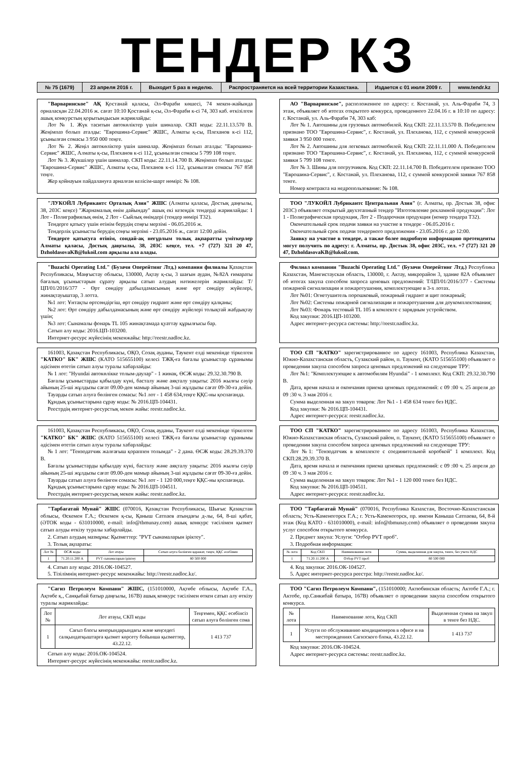ТЕНДЕР КЗ
№ 75 (1679) 23 апреля 2016 г. Выходит 5 раз в неделю. Распространяется на всей территории Казахстана.
Издается с 01 июля 2009 г. www.tendr.kz
"Варваринское" АҚ Қостанай қаласы, Әл-Фараби көшесі, 74 мекен-жайында орналасқан 22.04.2016 ж. сағат 10:10 Қостанай қ-сы, Әл-Фараби к-сі 74, 303 каб. өткізілген ашық конкурстың қорытындысын жариялайды:
Лот № 1. Жүк таситын автокөліктер үшін шиналар. СКП коды: 22.11.13.570 В. Жеңімпаз болып аталды: "Еврошина-Сервис" ЖШС, Алматы қ-сы, Плеханов к-сі 112, ұсынылған сомасы 3 950 000 теңге.
Лот № 2. Жеңіл автокөліктер үшін шиналар. Жеңімпаз болып аталды: "Еврошина-Сервис" ЖШС, Алматы қ-сы, Плеханов к-сі 112, ұсынылған сомасы 5 799 108 теңге.
Лот № 3. Жүкшілер үшін шиналар. СКП коды: 22.11.14.700 В. Жеңімпаз болып аталды: "Еврошина-Сервис" ЖШС, Алматы қ-сы, Плеханов к-сі 112, ұсынылған сомасы 767 858 теңге.
Жер қойнауын пайдалануға арналған келісім-шарт нөмірі: № 108.
АО "Варваринское", расположенное по адресу: г. Костанай, ул. Аль-Фараби 74, 3 этаж, объявляет об итогах открытого конкурса, проведенного 22.04.16 г. в 10:10 по адресу: г. Костанай, ул. Аль-Фараби 74, 303 каб:
Лот № 1. Автошины для грузовых автомобилей. Код СКП: 22.11.13.570 В. Победителем признано ТОО "Еврошина-Сервис", г. Костанай, ул. Плеханова, 112, с суммой конкурсной заявки 3 950 000 тенге.
Лот № 2. Автошины для легковых автомобилей. Код СКП: 22.11.11.000 А. Победителем признано ТОО "Еврошина-Сервис", г. Костанай, ул. Плеханова, 112, с суммой конкурсной заявки 5 799 108 тенге.
Лот № 3. Шины для погрузчиков. Код СКП: 22.11.14.700 В. Победителем признано ТОО "Еврошина-Сервис", г. Костанай, ул. Плеханова, 112, с суммой конкурсной заявки 767 858 тенге.
Номер контракта на недропользование: № 108.
"ЛУКОЙЛ Лубрикантс Орталық Азия" ЖШС (Алматы қаласы, Достық даңғылы, 38, 203С кеңсе) "Жарнамалық өнім дайындау" ашық екі кезеңдік тендерді жариялайды: 1 Лот - Полиграфиялық өнім, 2 Лот - Сыйлық өнімдері (тендер нөмірі Т32).
Тендерге қатысу үшін өтінім берудің соңғы мерзімі - 06.05.2016 ж.
Тендерлік ұсынысты берудің соңғы мерзімі - 23.05.2016 ж., сағат 12:00 дейін.
Тендерге қатысуға өтінім, сондай-ақ неғұрлым толық ақпаратты үміткерлер Алматы қаласы, Достық даңғылы, 38, 203С кеңсе, тел. +7 (727) 321 20 47, DzholdasovaKB@lukoil.com арқылы ала алады.
ТОО "ЛУКОЙЛ Лубрикантс Центральная Азия" (г. Алматы, пр. Достык 38, офис 203С) объявляет открытый двухэтапный тендер "Изготовление рекламной продукции": Лот 1 - Полиграфическая продукция, Лот 2 - Подарочная продукция (номер тендера Т32).
Окончательный срок подачи заявки на участие в тендере - 06.05.2016 г.
Окончательный срок подачи тендерного предложения - 23.05.2016 г. до 12:00.
Заявку на участие в тендере, а также более подробную информацию претенденты могут получить по адресу: г. Алматы, пр. Достык 38, офис 203С, тел. +7 (727) 321 20 47, DzholdasovaKB@lukoil.com.
"Buzachi Operating Ltd." (Бузачи Оперейтинг Лтд.) компания филиалы Қазақстан Республикасы, Маңғыстау облысы, 130000, Ақтау қ-сы, 3 шағын аудан, №82А ғимараты бағалық ұсыныстарын сұрату арқылы сатып алудың нәтижелерін жариялайды: Т/ЦП/01/2016/377 - Өрт сөндіру дабылдамасының және өрт сөндіру жүйелері, жинақтауыштар, 3 лотта.
№1 лот: Ұнтақты өртсөндіргіш, өрт сөндіру гидрант және өрт сөндіру қалқаны;
№2 лот: Өрт сөндіру дабылдамасының және өрт сөндіру жүйелері толықтай жабдықтау үшін;
№3 лот: Сынамалы фонарь TL 105 жинақтамада қуаттау құрылғысы бар.
Сатып алу коды: 2016.ЦП-103200.
Интернет-ресурс жүйесінің мекенжайы: http://reestr.nadloc.kz.
Филиал компании "Buzachi Operating Ltd." (Бузачи Оперейтинг Лтд.) Республика Казахстан, Мангистауская область, 130000, г. Актау, микрорайон 3, здание 82А объявляет об итогах закупа способом запроса ценовых предложений: Т/ЦП/01/2016/377 - Системы пожарной сигнализации и пожаротушения, комплектующие в 3-х лотах.
Лот №01: Огнетушитель порошковый, пожарный гидрант и щит пожарный;
Лот №02: Системы пожарной сигнализации и пожаротушения для доукомплектования;
Лот №03: Фонарь тестовый TL 105 в комлекте с зарядным устройством.
Код закупки: 2016.ЦП-103200.
Адрес интернет-ресурса системы: http://reestr.nadloc.kz.
161003, Қазақстан Республикасы, ОҚО, Созақ ауданы, Таукент елді мекенінде тіркелген "КАТКО" БК" ЖШС (КАТО 515655100) келесі ТЖҚ-ға бағалы ұсыныстар сұранымы әдісімен өтетін сатып алуы туралы хабарлайды:
№ 1 лот: "Hyundai автокөлікке толым-даулар" - 1 жинақ. ӨСЖ коды: 29.32.30.790 В.
Бағалы ұсыныстарды қабылдау күні, басталу және аяқталу уақыты: 2016 жылғы сәуір айының 25-ші жұлдызы сағат 09.00-ден мамыр айының 3-ші жұлдызы сағат 09-30-ға дейін.
Тауарды сатып алуға бөлінген сомасы: №1 лот - 1 458 634,теңге ҚҚС-ны қоспағанда.
Құндық ұсыныстарына сұрау коды: № 2016.ЦП-104431.
Реестрдің интернет-ресурстық мекен жайы: reestr.nadloc.kz.
ТОО СП "КАТКО" зарегистрированное по адресу 161003, Республика Казахстан, Южно-Казахстанская область, Сузакский район, п. Таукент, (КАТО 515655100) объявляет о проведении закупа способом запроса ценовых предложений на следующие ТРУ:
Лот №1: "Комплектующие к автомобилям Hyundai" - 1 комплект. Код СКП: 29.32.30.790 В.
Дата, время начала и окончания приема ценовых предложений: с 09 :00 ч. 25 апреля до 09 :30 ч. 3 мая 2016 г.
Сумма выделенная на закуп товаров: Лот №1 - 1 458 634 тенге без НДС.
Код закупки: № 2016.ЦП-104431.
Адрес интернет-ресурса: reestr.nadloc.kz.
161003, Қазақстан Республикасы, ОҚО, Созақ ауданы, Таукент елді мекенінде тіркелген "КАТКО" БК" ЖШС (КАТО 515655100) келесі ТЖҚ-ға бағалы ұсыныстар сұранымы әдісімен өтетін сатып алуы туралы хабарлайды:
№ 1 лот: "Тензодатчик жалғағыш қораппен толымда" - 2 дана. ӨСЖ коды: 28.29.39.370 В.
Бағалы ұсыныстарды қабылдау күні, басталу және аяқталу уақыты: 2016 жылғы сәуір айының 25-ші жұлдызы сағат 09.00-ден мамыр айының 3-ші жұлдызы сағат 09-30-ға дейін.
Тауарды сатып алуға бөлінген сомасы: №1 лот - 1 120 000,теңге ҚҚС-ны қоспағанда.
Құндық ұсыныстарына сұрау коды: № 2016.ЦП-104511.
Реестрдің интернет-ресурстық мекен жайы: reestr.nadloc.kz.
ТОО СП "КАТКО" зарегистрированное по адресу 161003, Республика Казахстан, Южно-Казахстанская область, Сузакский район, п. Таукент, (КАТО 515655100) объявляет о проведении закупа способом запроса ценовых предложений на следующие ТРУ:
Лот №1: "Тензодатчик в комплекте с соединительной коробкой" 1 комплект. Код СКП:28.29.39.370 В.
Дата, время начала и окончания приема ценовых предложений: с 09 :00 ч. 25 апреля до 09 :30 ч. 3 мая 2016 г.
Сумма выделенная на закуп товаров: Лот №1 - 1 120 000 тенге без НДС.
Код закупки: № 2016.ЦП-104511.
Адрес интернет-ресурса: reestr.nadloc.kz.
"Тарбағатай Мунай" ЖШС (070016, Қазақстан Республикасы, Шығыс Қазақстан облысы, Өскемен Г.А.; Өскемен қ-сы, Қаныш Сатпаев атындағы д-лы, 64, 8-ші қабат, (ӘТОК коды - 631010000, e-mail: info@tbmunay.com) ашық конкурс тәсілімен қызмет сатып алуды өткізу туралы хабарлайды.
2. Сатып алудың мазмұны: Қызметтер: "PVT сынамаларын іріктеу".
3. Толық ақпараты:
| Лот № | ӨСЖ коды | Лот атауы | Сатып алуға бөлінген қаражат, теңге, ҚҚС есебімен |
| --- | --- | --- | --- |
| 1 | 71.20.11.200 А | PVT сынамаларын іріктеу | 80 500 000 |
4. Сатып алу коды: 2016.ОК-104527.
5. Тізілімнің интернет-ресурс мекенжайы: http://reestr.nadloc.kz/.
ТОО "Тарбагатай Мунай" (070016, Республика Казахстан, Восточно-Казахстанская область; Усть-Каменогорск Г.А.; г. Усть-Каменогорск, пр. имени Каныша Сатпаева, 64, 8-й этаж (Код КАТО - 631010000), e-mail: info@tbmunay.com) объявляет о проведении закупа услуг способом открытого конкурса.
2. Предмет закупа: Услуги: "Отбор PVT проб".
3. Подробная информация:
| № лота | Код СКП | Наименование лота | Сумма, выделенная для закупа, тенге, без учета НДС |
| --- | --- | --- | --- |
| 1 | 71.20.11.200 А | Отбор PVT проб | 80 500 000 |
4. Код закупки: 2016.ОК-104527.
5. Адрес интернет-ресурса реестра: http://reestr.nadloc.kz/.
"Сагиз Петролеум Компани" ЖШС, (151010000, Ақтөбе облысы, Ақтөбе Г.А., Ақтөбе қ., Санқыбай батыр даңғылы, 167В) ашық конкурс тәсілімен өткен сатып алу өткізу туралы жариялайды:
| Лот № | Лот атауы, СКП коды | Теңгемен, ҚҚС есебінсіз сатып алуға бөлінген сома |
| --- | --- | --- |
| 1 | Сағыз блогы кенорындарындағы және кеңседегі салқындатқыштарға қызмет көрсету бойынша қызметтер, 43.22.12. | 1 413 737 |
Сатып алу коды: 2016.ОК-104524.
Интернет-ресурс жүйесінің мекенжайы: reestr.nadloc.kz.
ТОО "Сагиз Петролеум Компани", (151010000; Актюбинская область; Актобе Г.А.; г. Актобе, пр.Санкибай батыра, 167В) объявляет о проведении закупа способом открытого конкурса.
| № лота | Наименование лота, Код СКП | Выделенная сумма на закуп в тенге без НДС. |
| --- | --- | --- |
| 1 | Услуги по обслуживанию кондиционеров в офисе и на месторождениях Сагизского блока, 43.22.12. | 1 413 737 |
Код закупки: 2016.ОК-104524.
Адрес интернет-ресурса системы: reestr.nadloc.kz.